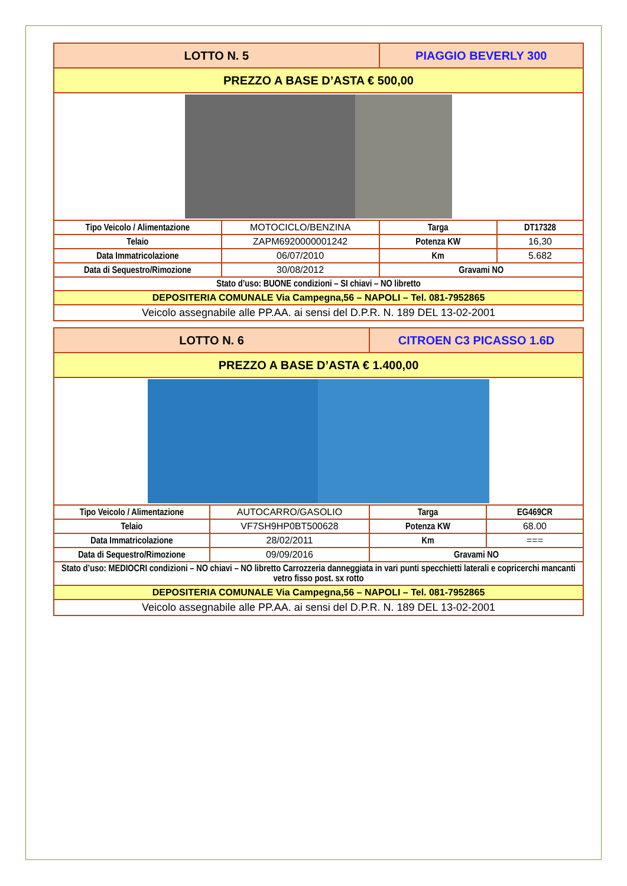| LOTTO N. 5 | | PIAGGIO BEVERLY 300 | |
| PREZZO A BASE D’ASTA € 500,00 | | | |
| Tipo Veicolo / Alimentazione | MOTOCICLO/BENZINA | Targa | DT17328 |
| Telaio | ZAPM6920000001242 | Potenza KW | 16,30 |
| Data Immatricolazione | 06/07/2010 | Km | 5.682 |
| Data di Sequestro/Rimozione | 30/08/2012 | Gravami NO | |
| Stato d’uso: BUONE condizioni – SI chiavi – NO libretto | | | |
| DEPOSITERIA COMUNALE Via Campegna,56 – NAPOLI – Tel. 081-7952865 | | | |
| Veicolo assegnabile alle PP.AA. ai sensi del D.P.R. N. 189 DEL 13-02-2001 | | | |
| LOTTO N. 6 | | CITROEN C3 PICASSO 1.6D | |
| PREZZO A BASE D’ASTA € 1.400,00 | | | |
| Tipo Veicolo / Alimentazione | AUTOCARRO/GASOLIO | Targa | EG469CR |
| Telaio | VF7SH9HP0BT500628 | Potenza KW | 68.00 |
| Data Immatricolazione | 28/02/2011 | Km | === |
| Data di Sequestro/Rimozione | 09/09/2016 | Gravami NO | |
| Stato d’uso: MEDIOCRI condizioni – NO chiavi – NO libretto Carrozzeria danneggiata in vari punti specchietti laterali e copricerchi mancanti vetro fisso post. sx rotto | | | |
| DEPOSITERIA COMUNALE Via Campegna,56 – NAPOLI – Tel. 081-7952865 | | | |
| Veicolo assegnabile alle PP.AA. ai sensi del D.P.R. N. 189 DEL 13-02-2001 | | | |